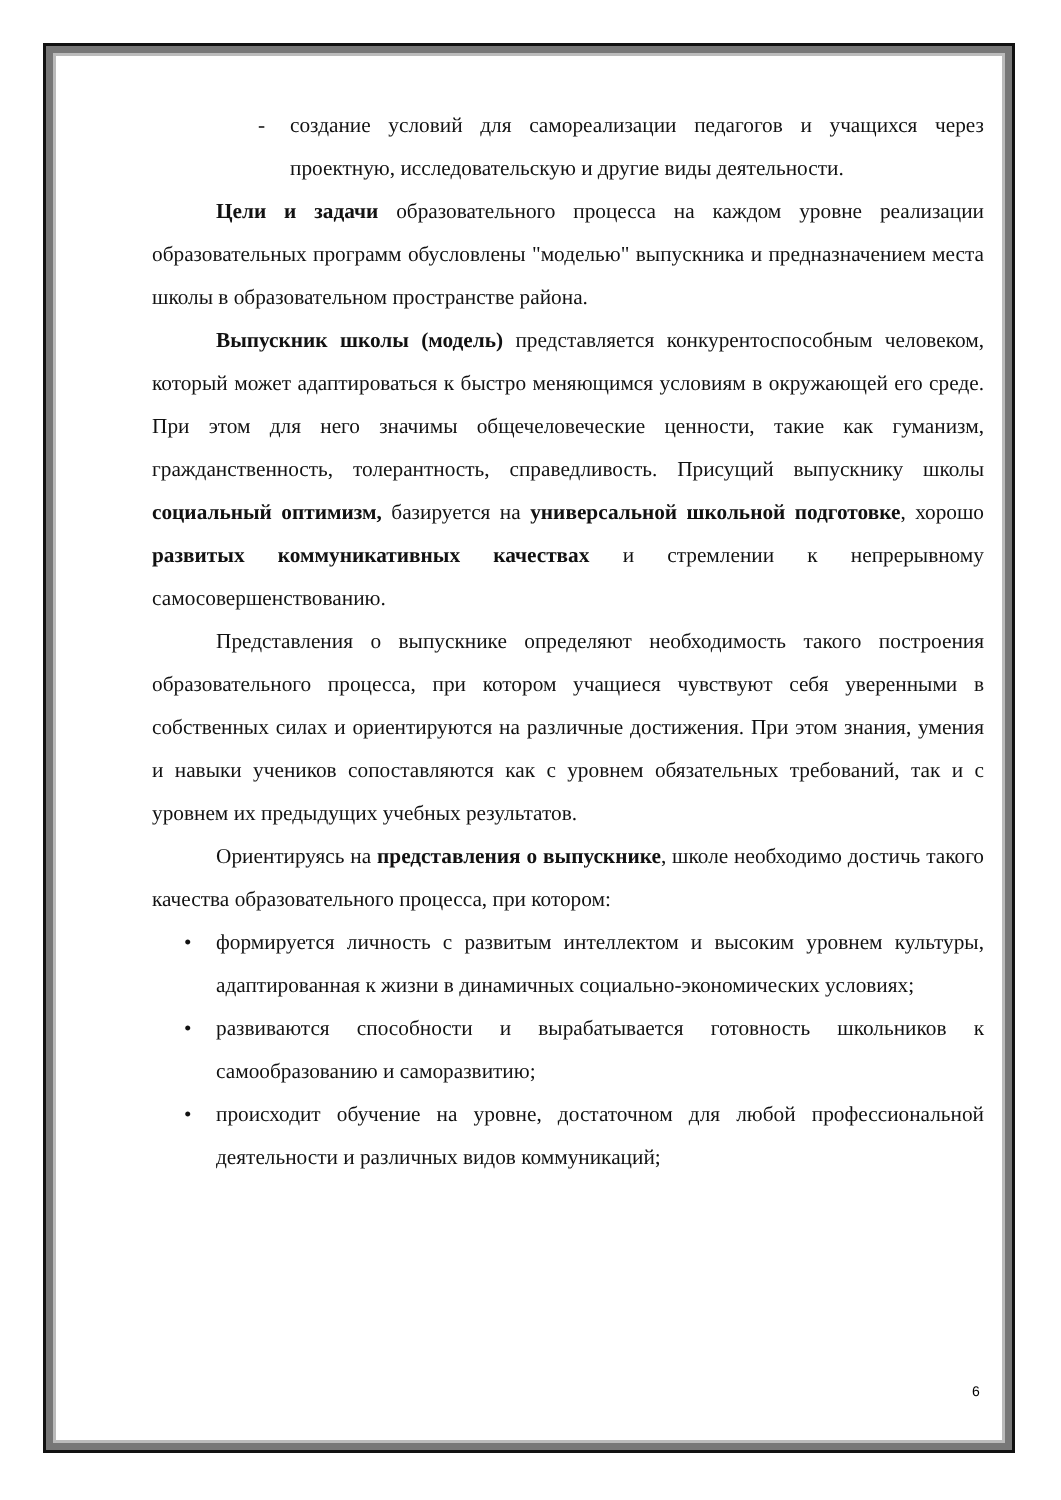- создание условий для самореализации педагогов и учащихся через проектную, исследовательскую и другие виды деятельности.
Цели и задачи образовательного процесса на каждом уровне реализации образовательных программ обусловлены "моделью" выпускника и предназначением места школы в образовательном пространстве района.
Выпускник школы (модель) представляется конкурентоспособным человеком, который может адаптироваться к быстро меняющимся условиям в окружающей его среде. При этом для него значимы общечеловеческие ценности, такие как гуманизм, гражданственность, толерантность, справедливость. Присущий выпускнику школы социальный оптимизм, базируется на универсальной школьной подготовке, хорошо развитых коммуникативных качествах и стремлении к непрерывному самосовершенствованию.
Представления о выпускнике определяют необходимость такого построения образовательного процесса, при котором учащиеся чувствуют себя уверенными в собственных силах и ориентируются на различные достижения. При этом знания, умения и навыки учеников сопоставляются как с уровнем обязательных требований, так и с уровнем их предыдущих учебных результатов.
Ориентируясь на представления о выпускнике, школе необходимо достичь такого качества образовательного процесса, при котором:
• формируется личность с развитым интеллектом и высоким уровнем культуры, адаптированная к жизни в динамичных социально-экономических условиях;
• развиваются способности и вырабатывается готовность школьников к самообразованию и саморазвитию;
• происходит обучение на уровне, достаточном для любой профессиональной деятельности и различных видов коммуникаций;
6